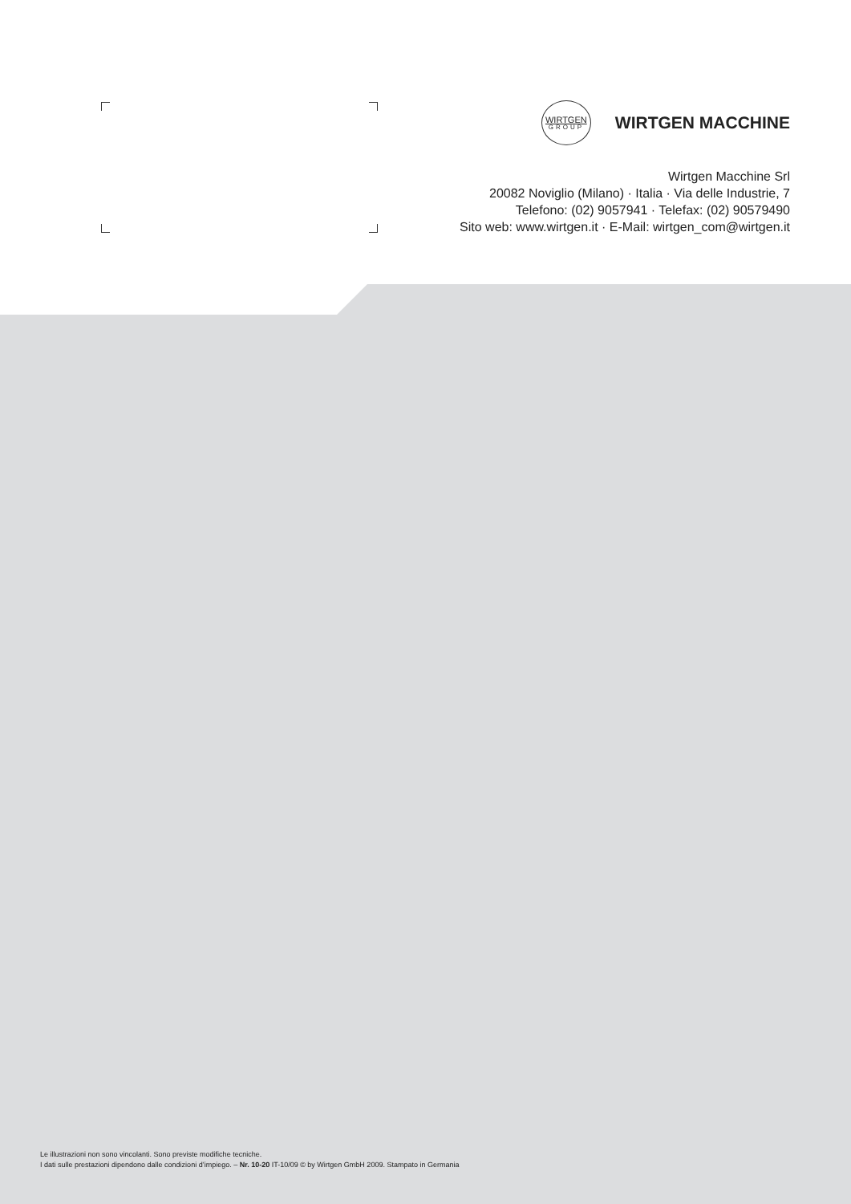WIRTGEN
GROUP
WIRTGEN MACCHINE
Wirtgen Macchine Srl
20082 Noviglio (Milano) · Italia · Via delle Industrie, 7
Telefono: (02) 9057941 · Telefax: (02) 90579490
Sito web: www.wirtgen.it · E-Mail: wirtgen_com@wirtgen.it
Le illustrazioni non sono vincolanti. Sono previste modifiche tecniche.
I dati sulle prestazioni dipendono dalle condizioni d’impiego. – Nr. 10-20 IT-10/09 © by Wirtgen GmbH 2009. Stampato in Germania